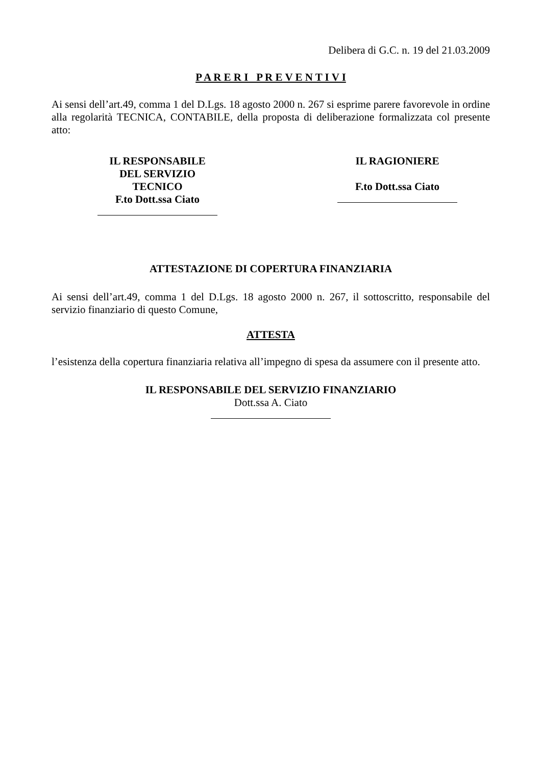Delibera di G.C. n. 19 del 21.03.2009
P A R E R I P R E V E N T I V I
Ai sensi dell’art.49, comma 1 del D.Lgs. 18 agosto 2000 n. 267 si esprime parere favorevole in ordine alla regolarità TECNICA, CONTABILE, della proposta di deliberazione formalizzata col presente atto:
IL RESPONSABILE DEL SERVIZIO TECNICO
F.to Dott.ssa Ciato
IL RAGIONIERE
F.to Dott.ssa Ciato
ATTESTAZIONE DI COPERTURA FINANZIARIA
Ai sensi dell’art.49, comma 1 del D.Lgs. 18 agosto 2000 n. 267, il sottoscritto, responsabile del servizio finanziario di questo Comune,
ATTESTA
l’esistenza della copertura finanziaria relativa all’impegno di spesa da assumere con il presente atto.
IL RESPONSABILE DEL SERVIZIO FINANZIARIO
Dott.ssa A. Ciato